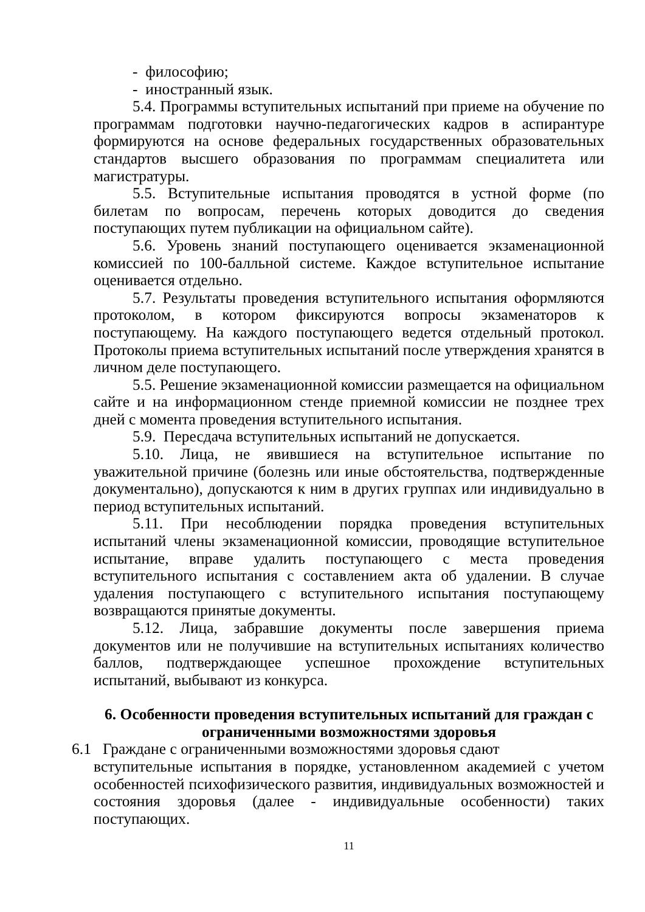- философию;
- иностранный язык.
5.4. Программы вступительных испытаний при приеме на обучение по программам подготовки научно-педагогических кадров в аспирантуре формируются на основе федеральных государственных образовательных стандартов высшего образования по программам специалитета или магистратуры.
5.5. Вступительные испытания проводятся в устной форме (по билетам по вопросам, перечень которых доводится до сведения поступающих путем публикации на официальном сайте).
5.6. Уровень знаний поступающего оценивается экзаменационной комиссией по 100-балльной системе. Каждое вступительное испытание оценивается отдельно.
5.7. Результаты проведения вступительного испытания оформляются протоколом, в котором фиксируются вопросы экзаменаторов к поступающему. На каждого поступающего ведется отдельный протокол. Протоколы приема вступительных испытаний после утверждения хранятся в личном деле поступающего.
5.5. Решение экзаменационной комиссии размещается на официальном сайте и на информационном стенде приемной комиссии не позднее трех дней с момента проведения вступительного испытания.
5.9. Пересдача вступительных испытаний не допускается.
5.10. Лица, не явившиеся на вступительное испытание по уважительной причине (болезнь или иные обстоятельства, подтвержденные документально), допускаются к ним в других группах или индивидуально в период вступительных испытаний.
5.11. При несоблюдении порядка проведения вступительных испытаний члены экзаменационной комиссии, проводящие вступительное испытание, вправе удалить поступающего с места проведения вступительного испытания с составлением акта об удалении. В случае удаления поступающего с вступительного испытания поступающему возвращаются принятые документы.
5.12. Лица, забравшие документы после завершения приема документов или не получившие на вступительных испытаниях количество баллов, подтверждающее успешное прохождение вступительных испытаний, выбывают из конкурса.
6. Особенности проведения вступительных испытаний для граждан с
ограниченными возможностями здоровья
6.1 Граждане с ограниченными возможностями здоровья сдают
вступительные испытания в порядке, установленном академией с учетом особенностей психофизического развития, индивидуальных возможностей и состояния здоровья (далее - индивидуальные особенности) таких поступающих.
11